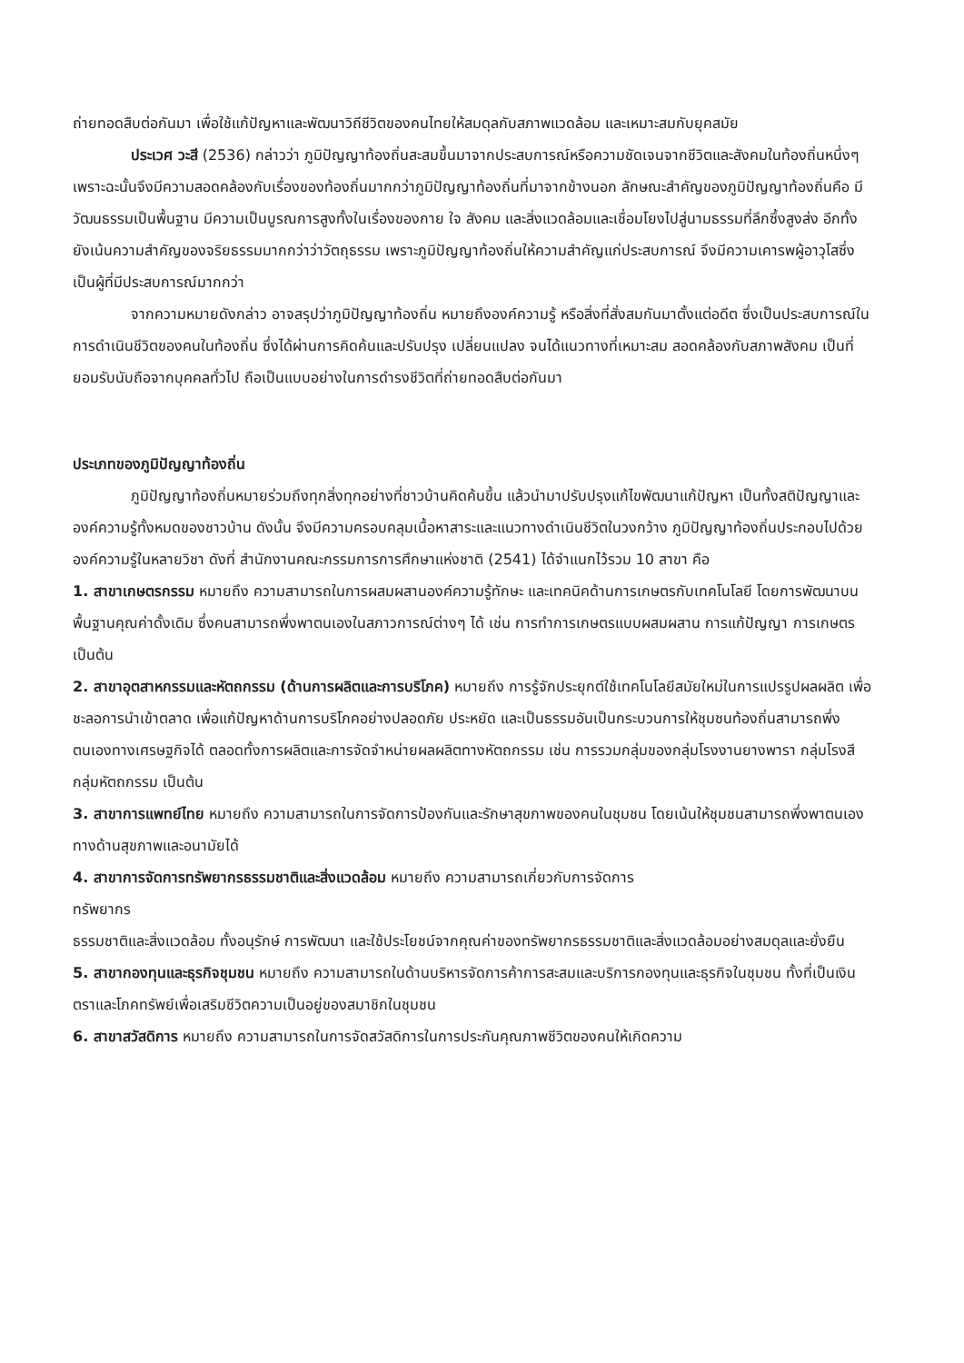ถ่ายทอดสืบต่อกันมา เพื่อใช้แก้ปัญหาและพัฒนาวิถีชีวิตของคนไทยให้สมดุลกับสภาพแวดล้อม และเหมาะสมกับยุคสมัย
ประเวศ วะสี (2536) กล่าวว่า ภูมิปัญญาท้องถิ่นสะสมขึ้นมาจากประสบการณ์หรือความชัดเจนจากชีวิตและสังคมในท้องถิ่นหนึ่งๆ เพราะฉะนั้นจึงมีความสอดคล้องกับเรื่องของท้องถิ่นมากกว่าภูมิปัญญาท้องถิ่นที่มาจากข้างนอก ลักษณะสำคัญของภูมิปัญญาท้องถิ่นคือ มีวัฒนธรรมเป็นพื้นฐาน มีความเป็นบูรณการสูงทั้งในเรื่องของกาย ใจ สังคม และสิ่งแวดล้อมและเชื่อมโยงไปสู่นามธรรมที่ลึกซึ้งสูงส่ง อีกทั้งยังเน้นความสำคัญของจริยธรรมมากกว่าว่าวัตถุธรรม เพราะภูมิปัญญาท้องถิ่นให้ความสำคัญแก่ประสบการณ์ จึงมีความเคารพผู้อาวุโสซึ่งเป็นผู้ที่มีประสบการณ์มากกว่า
จากความหมายดังกล่าว อาจสรุปว่าภูมิปัญญาท้องถิ่น หมายถึงองค์ความรู้ หรือสิ่งที่สั่งสมกันมาตั้งแต่อดีต ซึ่งเป็นประสบการณ์ในการดำเนินชีวิตของคนในท้องถิ่น ซึ่งได้ผ่านการคิดค้นและปรับปรุง เปลี่ยนแปลง จนได้แนวทางที่เหมาะสม สอดคล้องกับสภาพสังคม เป็นที่ยอมรับนับถือจากบุคคลทั่วไป ถือเป็นแบบอย่างในการดำรงชีวิตที่ถ่ายทอดสืบต่อกันมา
ประเภทของภูมิปัญญาท้องถิ่น
ภูมิปัญญาท้องถิ่นหมายร่วมถึงทุกสิ่งทุกอย่างที่ชาวบ้านคิดค้นขึ้น แล้วนำมาปรับปรุงแก้ไขพัฒนาแก้ปัญหา เป็นทั้งสติปัญญาและองค์ความรู้ทั้งหมดของชาวบ้าน ดังนั้น จึงมีความครอบคลุมเนื้อหาสาระและแนวทางดำเนินชีวิตในวงกว้าง ภูมิปัญญาท้องถิ่นประกอบไปด้วยองค์ความรู้ในหลายวิชา ดังที่ สำนักงานคณะกรรมการการศึกษาแห่งชาติ (2541) ได้จำแนกไว้รวม 10 สาขา คือ
1. สาขาเกษตรกรรม หมายถึง ความสามารถในการผสมผสานองค์ความรู้ทักษะ และเทคนิคด้านการเกษตรกับเทคโนโลยี โดยการพัฒนาบนพื้นฐานคุณค่าดั้งเดิม ซึ่งคนสามารถพึ่งพาตนเองในสภาวการณ์ต่างๆ ได้ เช่น การทำการเกษตรแบบผสมผสาน การแก้ปัญญา การเกษตรเป็นต้น
2. สาขาอุตสาหกรรมและหัตถกรรม (ด้านการผลิตและการบริโภค) หมายถึง การรู้จักประยุกต์ใช้เทคโนโลยีสมัยใหม่ในการแปรรูปผลผลิต เพื่อชะลอการนำเข้าตลาด เพื่อแก้ปัญหาด้านการบริโภคอย่างปลอดภัย ประหยัด และเป็นธรรมอันเป็นกระบวนการให้ชุมชนท้องถิ่นสามารถพึ่งตนเองทางเศรษฐกิจได้ ตลอดทั้งการผลิตและการจัดจำหน่ายผลผลิตทางหัตถกรรม เช่น การรวมกลุ่มของกลุ่มโรงงานยางพารา กลุ่มโรงสี กลุ่มหัตถกรรม เป็นต้น
3. สาขาการแพทย์ไทย หมายถึง ความสามารถในการจัดการป้องกันและรักษาสุขภาพของคนในชุมชน โดยเน้นให้ชุมชนสามารถพึ่งพาตนเองทางด้านสุขภาพและอนามัยได้
4. สาขาการจัดการทรัพยากรธรรมชาติและสิ่งแวดล้อม หมายถึง ความสามารถเกี่ยวกับการจัดการ
ทรัพยากร
ธรรมชาติและสิ่งแวดล้อม ทั้งอนุรักษ์ การพัฒนา และใช้ประโยชน์จากคุณค่าของทรัพยากรธรรมชาติและสิ่งแวดล้อมอย่างสมดุลและยั่งยืน
5. สาขากองทุนและธุรกิจชุมชน หมายถึง ความสามารถในด้านบริหารจัดการค้าการสะสมและบริการกองทุนและธุรกิจในชุมชน ทั้งที่เป็นเงินตราและโภคทรัพย์เพื่อเสริมชีวิตความเป็นอยู่ของสมาชิกในชุมชน
6. สาขาสวัสดิการ หมายถึง ความสามารถในการจัดสวัสดิการในการประกันคุณภาพชีวิตของคนให้เกิดความ